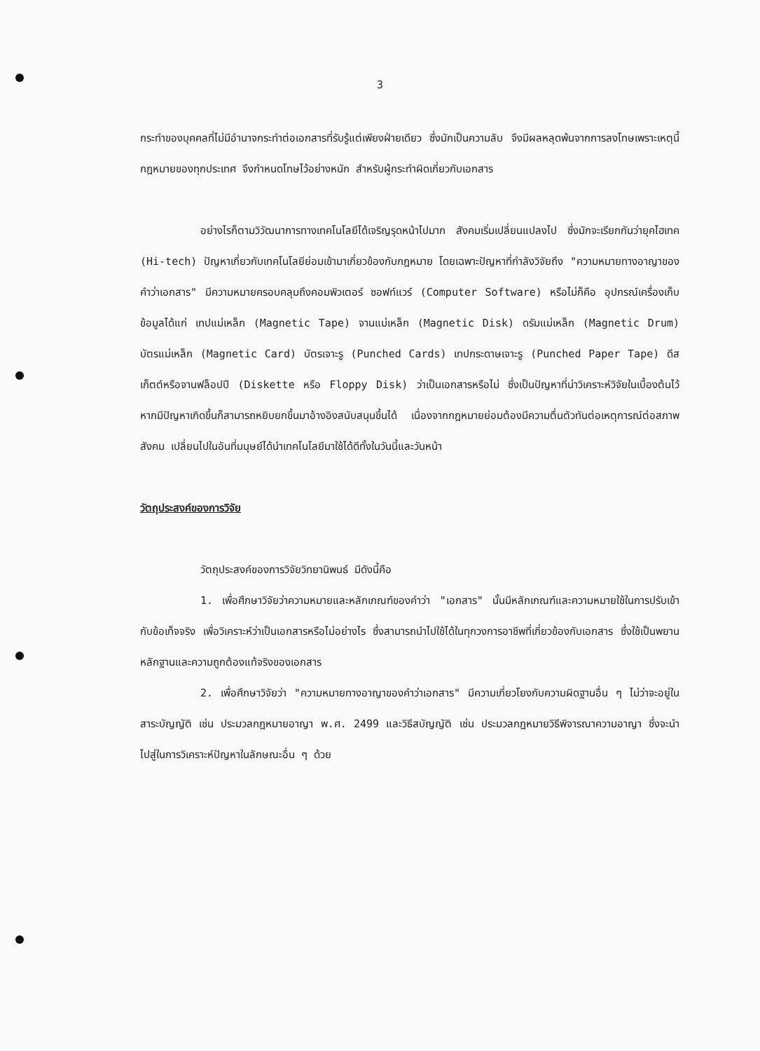3
กระทำของบุคคลที่ไม่มีอำนาจกระทำต่อเอกสารที่รับรู้แต่เพียงฝ่ายเดียว ซึ่งมักเป็นความลับ จึงมีผลหลุดพ้นจากการลงโทษเพราะเหตุนี้กฎหมายของทุกประเทศ จึงกำหนดโทษไว้อย่างหนัก สำหรับผู้กระทำผิดเกี่ยวกับเอกสาร
อย่างไรก็ตามวิวัฒนาการทางเทคโนโลยีได้เจริญรุดหน้าไปมาก สังคมเริ่มเปลี่ยนแปลงไป ซึ่งมักจะเรียกกันว่ายุคไฮเทค (Hi-tech) ปัญหาเกี่ยวกับเทคโนโลยีย่อมเข้ามาเกี่ยวข้องกับกฎหมาย โดยเฉพาะปัญหาที่กำลังวิจัยถึง "ความหมายทางอาญาของคำว่าเอกสาร" มีความหมายครอบคลุมถึงคอมพิวเตอร์ ซอฟท์แวร์ (Computer Software) หรือไม่ก็คือ อุปกรณ์เครื่องเก็บข้อมูลได้แก่ เทปแม่เหล็ก (Magnetic Tape) จานแม่เหล็ก (Magnetic Disk) ดรัมแม่เหล็ก (Magnetic Drum) บัตรแม่เหล็ก (Magnetic Card) บัตรเจาะรู (Punched Cards) เทปกระดาษเจาะรู (Punched Paper Tape) ดีสเก็ตต์หรือจานฟล็อปปี (Diskette หรือ Floppy Disk) ว่าเป็นเอกสารหรือไม่ ซึ่งเป็นปัญหาที่น่าวิเคราะห์วิจัยในเบื้องต้นไว้ หากมีปัญหาเกิดขึ้นก็สามารถหยิบยกขึ้นมาอ้างอิงสนับสนุนขึ้นได้ เนื่องจากกฎหมายย่อมต้องมีความตื่นตัวทันต่อเหตุการณ์ต่อสภาพสังคม เปลี่ยนไปในอันที่มนุษย์ได้นำเทคโนโลยีมาใช้ได้ดีทั้งในวันนี้และวันหน้า
วัตถุประสงค์ของการวิจัย
วัตถุประสงค์ของการวิจัยวิทยานิพนธ์ มีดังนี้คือ
1. เพื่อศึกษาวิจัยว่าความหมายและหลักเกณฑ์ของคำว่า "เอกสาร" นั้นมีหลักเกณฑ์และความหมายใช้ในการปรับเข้ากับข้อเท็จจริง เพื่อวิเคราะห์ว่าเป็นเอกสารหรือไม่อย่างไร ซึ่งสามารถนำไปใช้ได้ในทุกวงการอาชีพที่เกี่ยวข้องกับเอกสาร ซึ่งใช้เป็นพยานหลักฐานและความถูกต้องแท้จริงของเอกสาร
2. เพื่อศึกษาวิจัยว่า "ความหมายทางอาญาของคำว่าเอกสาร" มีความเกี่ยวโยงกับความผิดฐานอื่น ๆ ไม่ว่าจะอยู่ในสาระบัญญัติ เช่น ประมวลกฎหมายอาญา พ.ศ. 2499 และวิธีสบัญญัติ เช่น ประมวลกฎหมายวิธีพิจารณาความอาญา ซึ่งจะนำไปสู่ในการวิเคราะห์ปัญหาในลักษณะอื่น ๆ ด้วย